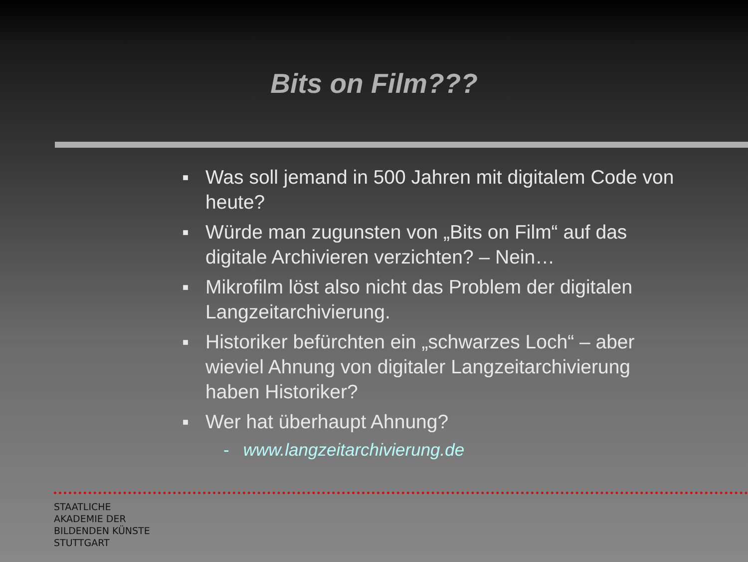Bits on Film???
■ Was soll jemand in 500 Jahren mit digitalem Code von heute?
■ Würde man zugunsten von „Bits on Film“ auf das digitale Archivieren verzichten? – Nein…
■ Mikrofilm löst also nicht das Problem der digitalen Langzeitarchivierung.
■ Historiker befürchten ein „schwarzes Loch“ – aber wieviel Ahnung von digitaler Langzeitarchivierung haben Historiker?
■ Wer hat überhaupt Ahnung?
- www.langzeitarchivierung.de
STAATLICHE
AKADEMIE DER
BILDENDEN KÜNSTE
STUTTGART